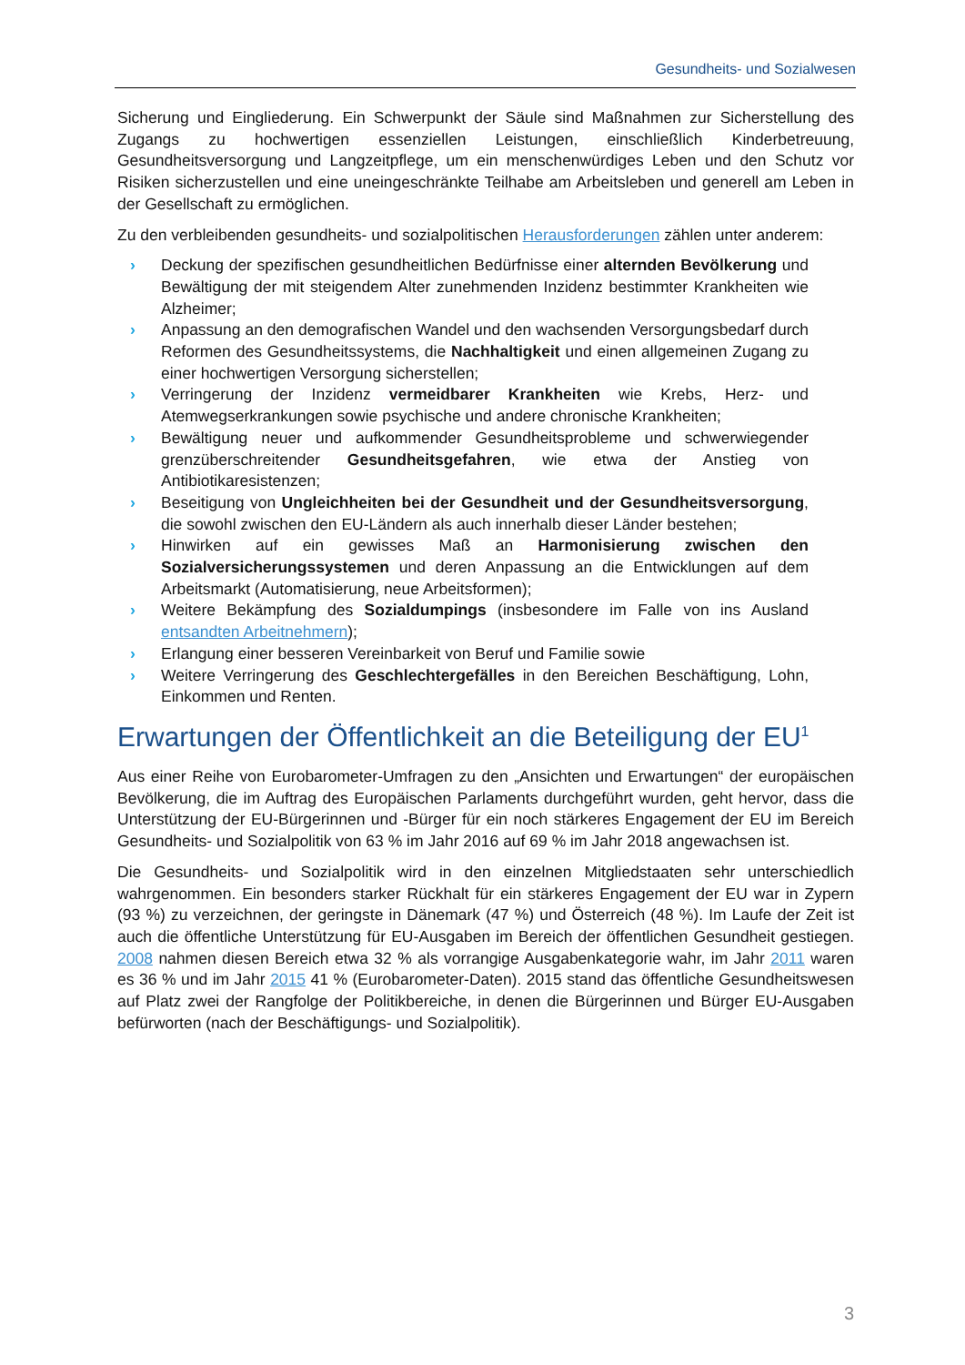Gesundheits- und Sozialwesen
Sicherung und Eingliederung. Ein Schwerpunkt der Säule sind Maßnahmen zur Sicherstellung des Zugangs zu hochwertigen essenziellen Leistungen, einschließlich Kinderbetreuung, Gesundheitsversorgung und Langzeitpflege, um ein menschenwürdiges Leben und den Schutz vor Risiken sicherzustellen und eine uneingeschränkte Teilhabe am Arbeitsleben und generell am Leben in der Gesellschaft zu ermöglichen.
Zu den verbleibenden gesundheits- und sozialpolitischen Herausforderungen zählen unter anderem:
› Deckung der spezifischen gesundheitlichen Bedürfnisse einer alternden Bevölkerung und Bewältigung der mit steigendem Alter zunehmenden Inzidenz bestimmter Krankheiten wie Alzheimer;
› Anpassung an den demografischen Wandel und den wachsenden Versorgungsbedarf durch Reformen des Gesundheitssystems, die Nachhaltigkeit und einen allgemeinen Zugang zu einer hochwertigen Versorgung sicherstellen;
› Verringerung der Inzidenz vermeidbarer Krankheiten wie Krebs, Herz- und Atemwegserkrankungen sowie psychische und andere chronische Krankheiten;
› Bewältigung neuer und aufkommender Gesundheitsprobleme und schwerwiegender grenzüberschreitender Gesundheitsgefahren, wie etwa der Anstieg von Antibiotikaresistenzen;
› Beseitigung von Ungleichheiten bei der Gesundheit und der Gesundheitsversorgung, die sowohl zwischen den EU-Ländern als auch innerhalb dieser Länder bestehen;
› Hinwirken auf ein gewisses Maß an Harmonisierung zwischen den Sozialversicherungssystemen und deren Anpassung an die Entwicklungen auf dem Arbeitsmarkt (Automatisierung, neue Arbeitsformen);
› Weitere Bekämpfung des Sozialdumpings (insbesondere im Falle von ins Ausland entsandten Arbeitnehmern);
› Erlangung einer besseren Vereinbarkeit von Beruf und Familie sowie
› Weitere Verringerung des Geschlechtergefälles in den Bereichen Beschäftigung, Lohn, Einkommen und Renten.
Erwartungen der Öffentlichkeit an die Beteiligung der EU<sup>1</sup>
Aus einer Reihe von Eurobarometer-Umfragen zu den „Ansichten und Erwartungen“ der europäischen Bevölkerung, die im Auftrag des Europäischen Parlaments durchgeführt wurden, geht hervor, dass die Unterstützung der EU-Bürgerinnen und -Bürger für ein noch stärkeres Engagement der EU im Bereich Gesundheits- und Sozialpolitik von 63 % im Jahr 2016 auf 69 % im Jahr 2018 angewachsen ist.
Die Gesundheits- und Sozialpolitik wird in den einzelnen Mitgliedstaaten sehr unterschiedlich wahrgenommen. Ein besonders starker Rückhalt für ein stärkeres Engagement der EU war in Zypern (93 %) zu verzeichnen, der geringste in Dänemark (47 %) und Österreich (48 %). Im Laufe der Zeit ist auch die öffentliche Unterstützung für EU-Ausgaben im Bereich der öffentlichen Gesundheit gestiegen. 2008 nahmen diesen Bereich etwa 32 % als vorrangige Ausgabenkategorie wahr, im Jahr 2011 waren es 36 % und im Jahr 2015 41 % (Eurobarometer-Daten). 2015 stand das öffentliche Gesundheitswesen auf Platz zwei der Rangfolge der Politikbereiche, in denen die Bürgerinnen und Bürger EU-Ausgaben befürworten (nach der Beschäftigungs- und Sozialpolitik).
3